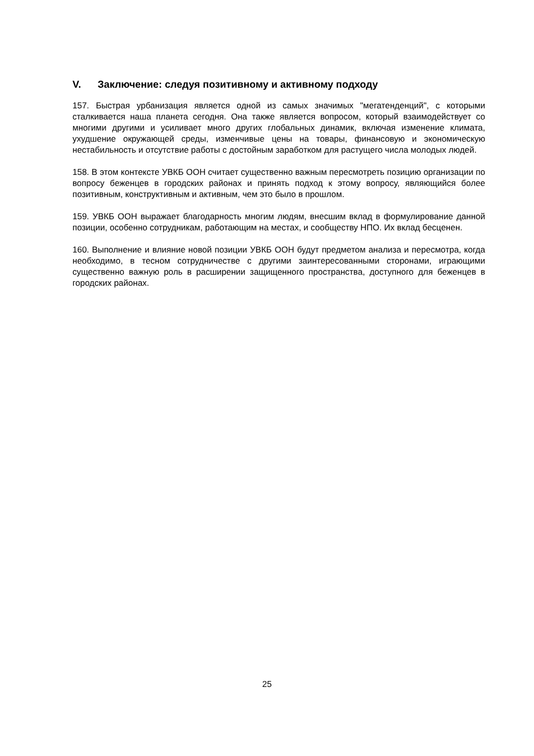V. Заключение: следуя позитивному и активному подходу
157. Быстрая урбанизация является одной из самых значимых "мегатенденций", с которыми сталкивается наша планета сегодня. Она также является вопросом, который взаимодействует со многими другими и усиливает много других глобальных динамик, включая изменение климата, ухудшение окружающей среды, изменчивые цены на товары, финансовую и экономическую нестабильность и отсутствие работы с достойным заработком для растущего числа молодых людей.
158. В этом контексте УВКБ ООН считает существенно важным пересмотреть позицию организации по вопросу беженцев в городских районах и принять подход к этому вопросу, являющийся более позитивным, конструктивным и активным, чем это было в прошлом.
159. УВКБ ООН выражает благодарность многим людям, внесшим вклад в формулирование данной позиции, особенно сотрудникам, работающим на местах, и сообществу НПО. Их вклад бесценен.
160. Выполнение и влияние новой позиции УВКБ ООН будут предметом анализа и пересмотра, когда необходимо, в тесном сотрудничестве с другими заинтересованными сторонами, играющими существенно важную роль в расширении защищенного пространства, доступного для беженцев в городских районах.
25